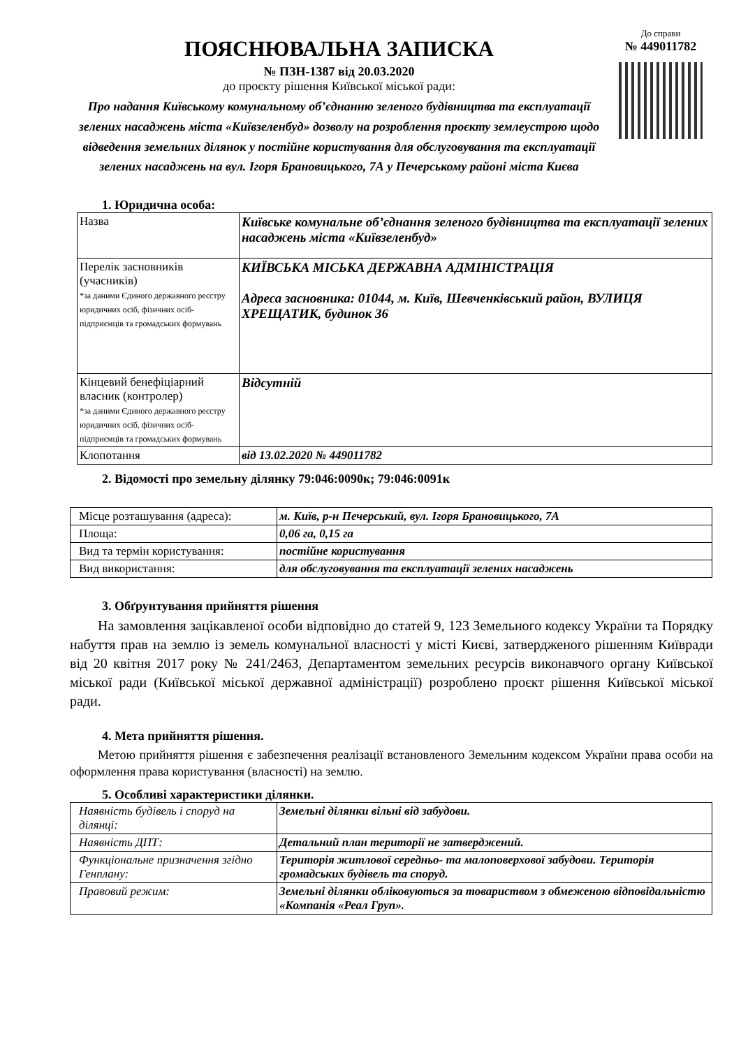ПОЯСНЮВАЛЬНА ЗАПИСКА
№ ПЗН-1387 від 20.03.2020
до проєкту рішення Київської міської ради:
Про надання Київському комунальному об’єднанню зеленого будівництва та експлуатації зелених насаджень міста «Київзеленбуд» дозволу на розроблення проєкту землеустрою щодо відведення земельних ділянок у постійне користування для обслуговування та експлуатації зелених насаджень на вул. Ігоря Брановицького, 7А у Печерському районі міста Києва
До справи
№ 449011782
1. Юридична особа:
| Назва | Київське комунальне об’єднання зеленого будівництва та експлуатації зелених насаджень міста «Київзеленбуд» |
| Перелік засновників (учасників) *за даними Єдиного державного реєстру юридичних осіб, фізичних осіб-підприємців та громадських формувань | КИЇВСЬКА МІСЬКА ДЕРЖАВНА АДМІНІСТРАЦІЯ Адреса засновника: 01044, м. Київ, Шевченківський район, ВУЛИЦЯ ХРЕЩАТИК, будинок 36 |
| Кінцевий бенефіціарний власник (контролер) *за даними Єдиного державного реєстру юридичних осіб, фізичних осіб-підприємців та громадських формувань | Відсутній |
| Клопотання | від 13.02.2020 № 449011782 |
2. Відомості про земельну ділянку 79:046:0090к; 79:046:0091к
| Місце розташування (адреса): | м. Київ, р-н Печерський, вул. Ігоря Брановицького, 7А |
| Площа: | 0,06 га, 0,15 га |
| Вид та термін користування: | постійне користування |
| Вид використання: | для обслуговування та експлуатації зелених насаджень |
3. Обґрунтування прийняття рішення
На замовлення зацікавленої особи відповідно до статей 9, 123 Земельного кодексу України та Порядку набуття прав на землю із земель комунальної власності у місті Києві, затвердженого рішенням Київради від 20 квітня 2017 року № 241/2463, Департаментом земельних ресурсів виконавчого органу Київської міської ради (Київської міської державної адміністрації) розроблено проєкт рішення Київської міської ради.
4. Мета прийняття рішення.
Метою прийняття рішення є забезпечення реалізації встановленого Земельним кодексом України права особи на оформлення права користування (власності) на землю.
5. Особливі характеристики ділянки.
| Наявність будівель і споруд на ділянці: | Земельні ділянки вільні від забудови. |
| Наявність ДПТ: | Детальний план території не затверджений. |
| Функціональне призначення згідно Генплану: | Територія житлової середньо- та малоповерхової забудови. Територія громадських будівель та споруд. |
| Правовий режим: | Земельні ділянки обліковуються за товариством з обмеженою відповідальністю «Компанія «Реал Груп». |